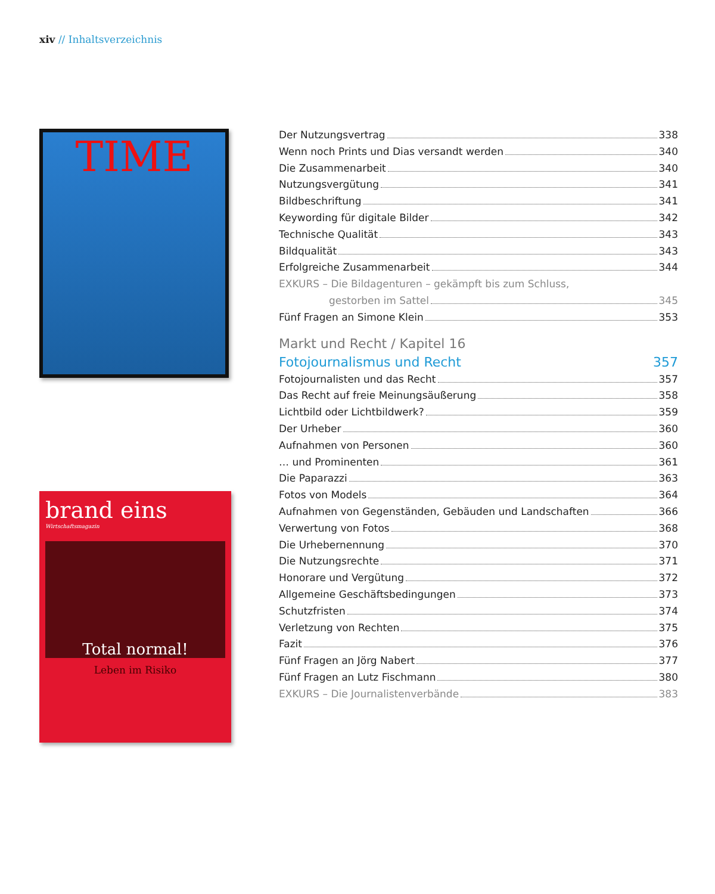xiv // Inhaltsverzeichnis
TIME
brand eins
Wirtschaftsmagazin
Total normal!
Leben im Risiko
Der Nutzungsvertrag 338
Wenn noch Prints und Dias versandt werden 340
Die Zusammenarbeit 340
Nutzungsvergütung 341
Bildbeschriftung 341
Keywording für digitale Bilder 342
Technische Qualität 343
Bildqualität 343
Erfolgreiche Zusammenarbeit 344
EXKURS – Die Bildagenturen – gekämpft bis zum Schluss,
gestorben im Sattel 345
Fünf Fragen an Simone Klein 353
Markt und Recht / Kapitel 16
Fotojournalismus und Recht 357
Fotojournalisten und das Recht 357
Das Recht auf freie Meinungsäußerung 358
Lichtbild oder Lichtbildwerk? 359
Der Urheber 360
Aufnahmen von Personen 360
… und Prominenten 361
Die Paparazzi 363
Fotos von Models 364
Aufnahmen von Gegenständen, Gebäuden und Landschaften 366
Verwertung von Fotos 368
Die Urhebernennung 370
Die Nutzungsrechte 371
Honorare und Vergütung 372
Allgemeine Geschäftsbedingungen 373
Schutzfristen 374
Verletzung von Rechten 375
Fazit 376
Fünf Fragen an Jörg Nabert 377
Fünf Fragen an Lutz Fischmann 380
EXKURS – Die Journalistenverbände 383